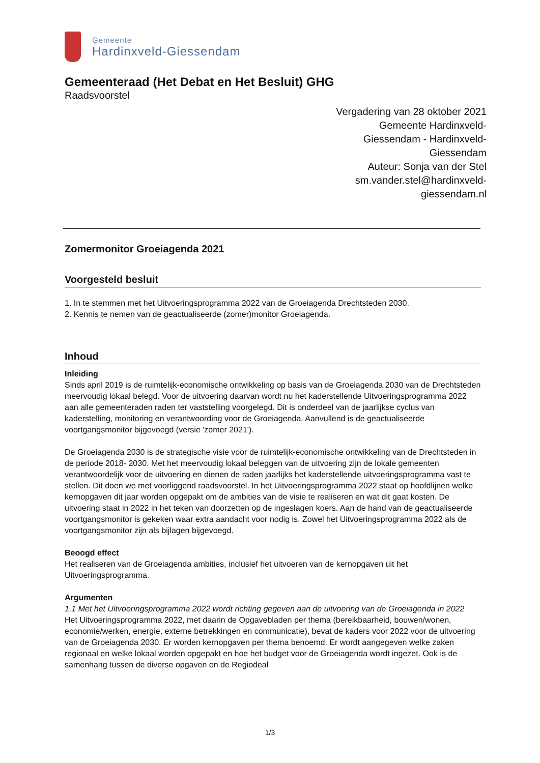Gemeente
Hardinxveld-Giessendam
Gemeenteraad (Het Debat en Het Besluit) GHG
Raadsvoorstel
Vergadering van 28 oktober 2021
Gemeente Hardinxveld-
Giessendam - Hardinxveld-
Giessendam
Auteur: Sonja van der Stel
sm.vander.stel@hardinxveld-
giessendam.nl
Zomermonitor Groeiagenda 2021
Voorgesteld besluit
1. In te stemmen met het Uitvoeringsprogramma 2022 van de Groeiagenda Drechtsteden 2030.
2. Kennis te nemen van de geactualiseerde (zomer)monitor Groeiagenda.
Inhoud
Inleiding
Sinds april 2019 is de ruimtelijk-economische ontwikkeling op basis van de Groeiagenda 2030 van de Drechtsteden meervoudig lokaal belegd. Voor de uitvoering daarvan wordt nu het kaderstellende Uitvoeringsprogramma 2022 aan alle gemeenteraden raden ter vaststelling voorgelegd. Dit is onderdeel van de jaarlijkse cyclus van kaderstelling, monitoring en verantwoording voor de Groeiagenda. Aanvullend is de geactualiseerde voortgangsmonitor bijgevoegd (versie 'zomer 2021').
De Groeiagenda 2030 is de strategische visie voor de ruimtelijk-economische ontwikkeling van de Drechtsteden in de periode 2018- 2030. Met het meervoudig lokaal beleggen van de uitvoering zijn de lokale gemeenten verantwoordelijk voor de uitvoering en dienen de raden jaarlijks het kaderstellende uitvoeringsprogramma vast te stellen. Dit doen we met voorliggend raadsvoorstel. In het Uitvoeringsprogramma 2022 staat op hoofdlijnen welke kernopgaven dit jaar worden opgepakt om de ambities van de visie te realiseren en wat dit gaat kosten. De uitvoering staat in 2022 in het teken van doorzetten op de ingeslagen koers. Aan de hand van de geactualiseerde voortgangsmonitor is gekeken waar extra aandacht voor nodig is. Zowel het Uitvoeringsprogramma 2022 als de voortgangsmonitor zijn als bijlagen bijgevoegd.
Beoogd effect
Het realiseren van de Groeiagenda ambities, inclusief het uitvoeren van de kernopgaven uit het Uitvoeringsprogramma.
Argumenten
1.1 Met het Uitvoeringsprogramma 2022 wordt richting gegeven aan de uitvoering van de Groeiagenda in 2022
Het Uitvoeringsprogramma 2022, met daarin de Opgavebladen per thema (bereikbaarheid, bouwen/wonen, economie/werken, energie, externe betrekkingen en communicatie), bevat de kaders voor 2022 voor de uitvoering van de Groeiagenda 2030. Er worden kernopgaven per thema benoemd. Er wordt aangegeven welke zaken regionaal en welke lokaal worden opgepakt en hoe het budget voor de Groeiagenda wordt ingezet. Ook is de samenhang tussen de diverse opgaven en de Regiodeal
1/3